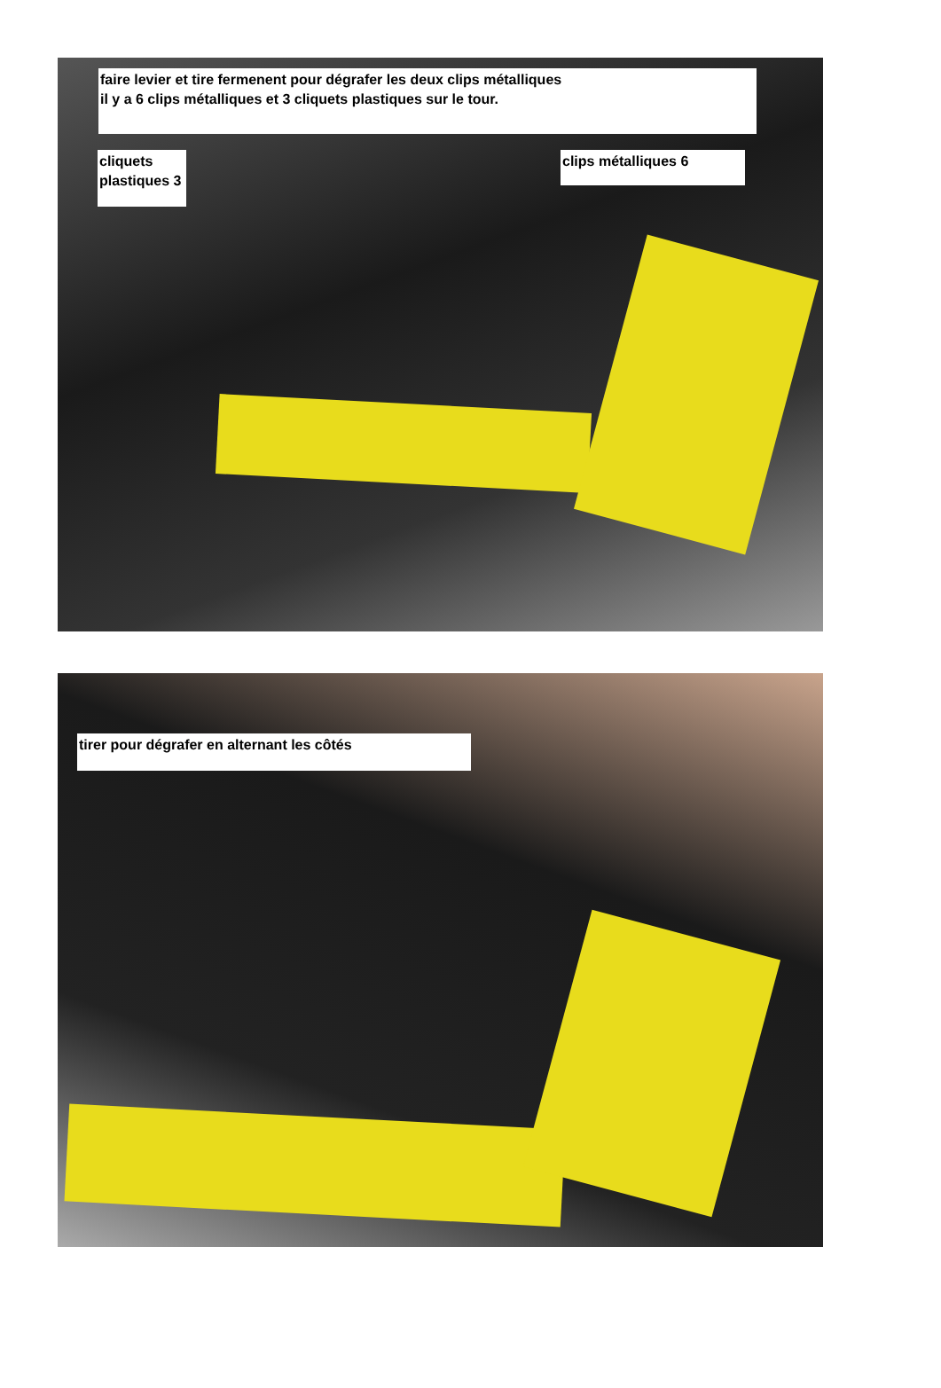faire levier et tire fermenent pour dégrafer les deux clips métalliques
il y a 6 clips métalliques et 3 cliquets plastiques sur le tour.
cliquets plastiques 3
clips métalliques 6
tirer pour dégrafer en alternant les côtés